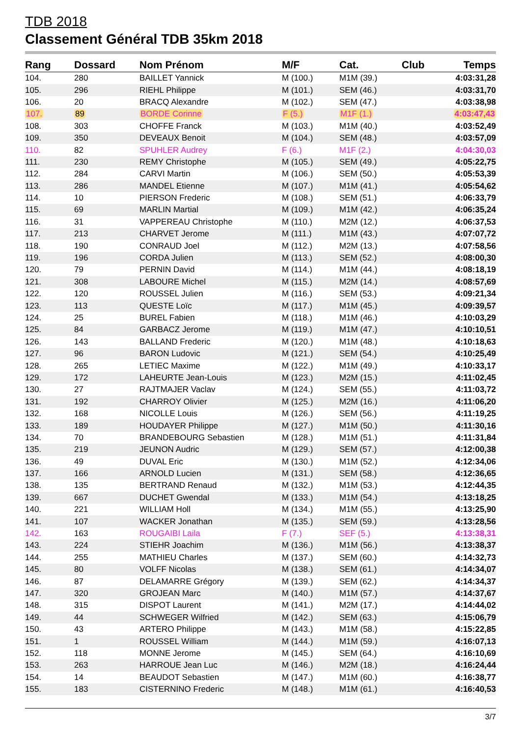TDB 2018
Classement Général TDB 35km 2018
| Rang | Dossard | Nom Prénom | M/F | Cat. | Club | Temps |
| --- | --- | --- | --- | --- | --- | --- |
| 104. | 280 | BAILLET Yannick | M (100.) | M1M (39.) | | 4:03:31,28 |
| 105. | 296 | RIEHL Philippe | M (101.) | SEM (46.) | | 4:03:31,70 |
| 106. | 20 | BRACQ Alexandre | M (102.) | SEM (47.) | | 4:03:38,98 |
| 107. | 89 | BORDE Corinne | F (5.) | M1F (1.) | | 4:03:47,43 |
| 108. | 303 | CHOFFE Franck | M (103.) | M1M (40.) | | 4:03:52,49 |
| 109. | 350 | DEVEAUX Benoit | M (104.) | SEM (48.) | | 4:03:57,09 |
| 110. | 82 | SPUHLER Audrey | F (6.) | M1F (2.) | | 4:04:30,03 |
| 111. | 230 | REMY Christophe | M (105.) | SEM (49.) | | 4:05:22,75 |
| 112. | 284 | CARVI Martin | M (106.) | SEM (50.) | | 4:05:53,39 |
| 113. | 286 | MANDEL Etienne | M (107.) | M1M (41.) | | 4:05:54,62 |
| 114. | 10 | PIERSON Frederic | M (108.) | SEM (51.) | | 4:06:33,79 |
| 115. | 69 | MARLIN Martial | M (109.) | M1M (42.) | | 4:06:35,24 |
| 116. | 31 | VAPPEREAU Christophe | M (110.) | M2M (12.) | | 4:06:37,53 |
| 117. | 213 | CHARVET Jerome | M (111.) | M1M (43.) | | 4:07:07,72 |
| 118. | 190 | CONRAUD Joel | M (112.) | M2M (13.) | | 4:07:58,56 |
| 119. | 196 | CORDA Julien | M (113.) | SEM (52.) | | 4:08:00,30 |
| 120. | 79 | PERNIN David | M (114.) | M1M (44.) | | 4:08:18,19 |
| 121. | 308 | LABOURE Michel | M (115.) | M2M (14.) | | 4:08:57,69 |
| 122. | 120 | ROUSSEL Julien | M (116.) | SEM (53.) | | 4:09:21,34 |
| 123. | 113 | QUESTE Loïc | M (117.) | M1M (45.) | | 4:09:39,57 |
| 124. | 25 | BUREL Fabien | M (118.) | M1M (46.) | | 4:10:03,29 |
| 125. | 84 | GARBACZ Jerome | M (119.) | M1M (47.) | | 4:10:10,51 |
| 126. | 143 | BALLAND Frederic | M (120.) | M1M (48.) | | 4:10:18,63 |
| 127. | 96 | BARON Ludovic | M (121.) | SEM (54.) | | 4:10:25,49 |
| 128. | 265 | LETIEC Maxime | M (122.) | M1M (49.) | | 4:10:33,17 |
| 129. | 172 | LAHEURTE Jean-Louis | M (123.) | M2M (15.) | | 4:11:02,45 |
| 130. | 27 | RAJTMAJER Vaclav | M (124.) | SEM (55.) | | 4:11:03,72 |
| 131. | 192 | CHARROY Olivier | M (125.) | M2M (16.) | | 4:11:06,20 |
| 132. | 168 | NICOLLE Louis | M (126.) | SEM (56.) | | 4:11:19,25 |
| 133. | 189 | HOUDAYER Philippe | M (127.) | M1M (50.) | | 4:11:30,16 |
| 134. | 70 | BRANDEBOURG Sebastien | M (128.) | M1M (51.) | | 4:11:31,84 |
| 135. | 219 | JEUNON Audric | M (129.) | SEM (57.) | | 4:12:00,38 |
| 136. | 49 | DUVAL Eric | M (130.) | M1M (52.) | | 4:12:34,06 |
| 137. | 166 | ARNOLD Lucien | M (131.) | SEM (58.) | | 4:12:36,65 |
| 138. | 135 | BERTRAND Renaud | M (132.) | M1M (53.) | | 4:12:44,35 |
| 139. | 667 | DUCHET Gwendal | M (133.) | M1M (54.) | | 4:13:18,25 |
| 140. | 221 | WILLIAM Holl | M (134.) | M1M (55.) | | 4:13:25,90 |
| 141. | 107 | WACKER Jonathan | M (135.) | SEM (59.) | | 4:13:28,56 |
| 142. | 163 | ROUGAIBI Laila | F (7.) | SEF (5.) | | 4:13:38,31 |
| 143. | 224 | STIEHR Joachim | M (136.) | M1M (56.) | | 4:13:38,37 |
| 144. | 255 | MATHIEU Charles | M (137.) | SEM (60.) | | 4:14:32,73 |
| 145. | 80 | VOLFF Nicolas | M (138.) | SEM (61.) | | 4:14:34,07 |
| 146. | 87 | DELAMARRE Grégory | M (139.) | SEM (62.) | | 4:14:34,37 |
| 147. | 320 | GROJEAN Marc | M (140.) | M1M (57.) | | 4:14:37,67 |
| 148. | 315 | DISPOT Laurent | M (141.) | M2M (17.) | | 4:14:44,02 |
| 149. | 44 | SCHWEGER Wilfried | M (142.) | SEM (63.) | | 4:15:06,79 |
| 150. | 43 | ARTERO Philippe | M (143.) | M1M (58.) | | 4:15:22,85 |
| 151. | 1 | ROUSSEL William | M (144.) | M1M (59.) | | 4:16:07,13 |
| 152. | 118 | MONNE Jerome | M (145.) | SEM (64.) | | 4:16:10,69 |
| 153. | 263 | HARROUE Jean Luc | M (146.) | M2M (18.) | | 4:16:24,44 |
| 154. | 14 | BEAUDOT Sebastien | M (147.) | M1M (60.) | | 4:16:38,77 |
| 155. | 183 | CISTERNINO Frederic | M (148.) | M1M (61.) | | 4:16:40,53 |
3/7